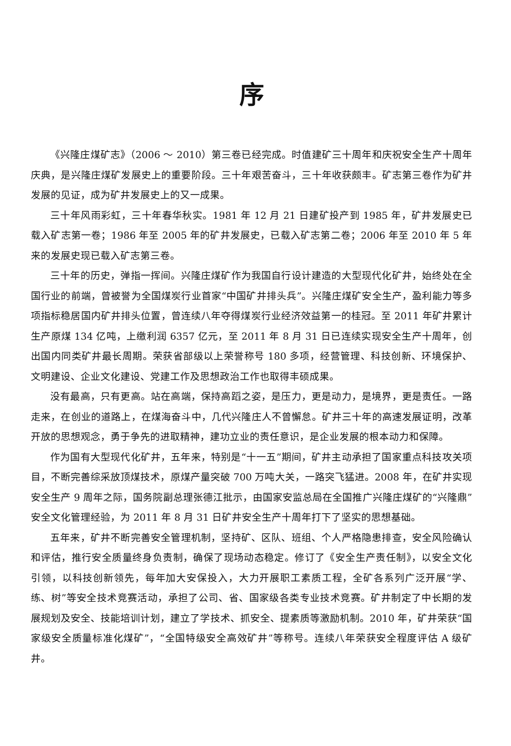序
《兴隆庄煤矿志》（2006 ～ 2010）第三卷已经完成。时值建矿三十周年和庆祝安全生产十周年庆典，是兴隆庄煤矿发展史上的重要阶段。三十年艰苦奋斗，三十年收获颇丰。矿志第三卷作为矿井发展的见证，成为矿井发展史上的又一成果。
三十年风雨彩虹，三十年春华秋实。1981 年 12 月 21 日建矿投产到 1985 年，矿井发展史已载入矿志第一卷；1986 年至 2005 年的矿井发展史，已载入矿志第二卷；2006 年至 2010 年 5 年来的发展史现已载入矿志第三卷。
三十年的历史，弹指一挥间。兴隆庄煤矿作为我国自行设计建造的大型现代化矿井，始终处在全国行业的前端，曾被誉为全国煤炭行业首家“中国矿井排头兵”。兴隆庄煤矿安全生产，盈利能力等多项指标稳居国内矿井排头位置，曾连续八年夺得煤炭行业经济效益第一的桂冠。至 2011 年矿井累计生产原煤 134 亿吨，上缴利润 6357 亿元，至 2011 年 8 月 31 日已连续实现安全生产十周年，创出国内同类矿井最长周期。荣获省部级以上荣誉称号 180 多项，经营管理、科技创新、环境保护、文明建设、企业文化建设、党建工作及思想政治工作也取得丰硕成果。
没有最高，只有更高。站在高端，保持高蹈之姿，是压力，更是动力，是境界，更是责任。一路走来，在创业的道路上，在煤海奋斗中，几代兴隆庄人不曾懈怠。矿井三十年的高速发展证明，改革开放的思想观念，勇于争先的进取精神，建功立业的责任意识，是企业发展的根本动力和保障。
作为国有大型现代化矿井，五年来，特别是“十一五”期间，矿井主动承担了国家重点科技攻关项目，不断完善综采放顶煤技术，原煤产量突破 700 万吨大关，一路突飞猛进。2008 年，在矿井实现安全生产 9 周年之际，国务院副总理张德江批示，由国家安监总局在全国推广兴隆庄煤矿的“兴隆鼎”安全文化管理经验，为 2011 年 8 月 31 日矿井安全生产十周年打下了坚实的思想基础。
五年来，矿井不断完善安全管理机制，坚持矿、区队、班组、个人严格隐患排查，安全风险确认和评估，推行安全质量终身负责制，确保了现场动态稳定。修订了《安全生产责任制》，以安全文化引领，以科技创新领先，每年加大安保投入，大力开展职工素质工程，全矿各系列广泛开展“学、练、树”等安全技术竞赛活动，承担了公司、省、国家级各类专业技术竞赛。矿井制定了中长期的发展规划及安全、技能培训计划，建立了学技术、抓安全、提素质等激励机制。2010 年，矿井荣获“国家级安全质量标准化煤矿”，“全国特级安全高效矿井”等称号。连续八年荣获安全程度评估 A 级矿井。